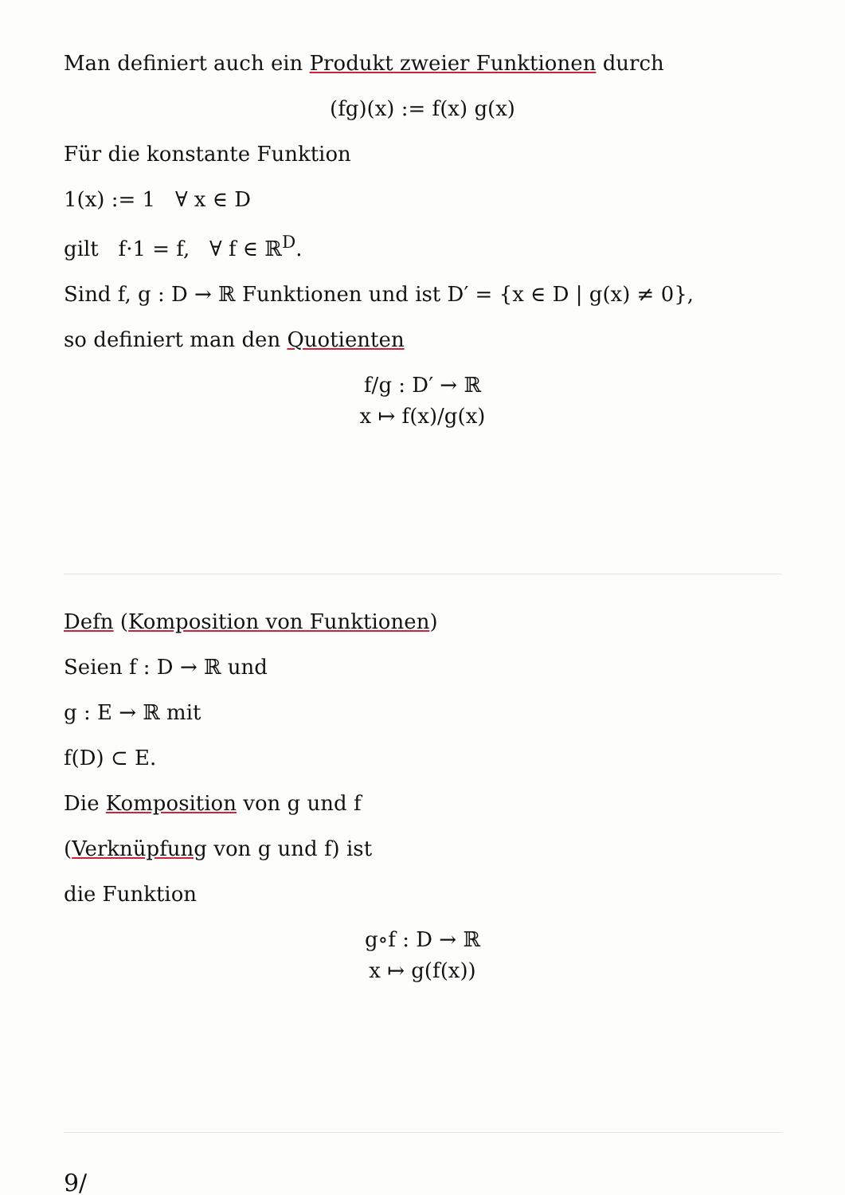Man definiert auch ein Produkt zweier Funktionen durch
(fg)(x) := f(x) g(x)
Für die konstante Funktion
1(x) := 1 ∀ x ∈ D
gilt f·1 = f, ∀ f ∈ ℝ<sup>D</sup>.
Sind f, g : D → ℝ Funktionen und ist D′ = {x ∈ D | g(x) ≠ 0},
so definiert man den Quotienten
f/g : D′ → ℝ
x ↦ f(x)/g(x)
Defn (Komposition von Funktionen)
Seien f : D → ℝ und
g : E → ℝ mit
f(D) ⊂ E.
Die Komposition von g und f
(Verknüpfung von g und f) ist
die Funktion
g∘f : D → ℝ
x ↦ g(f(x))
9/